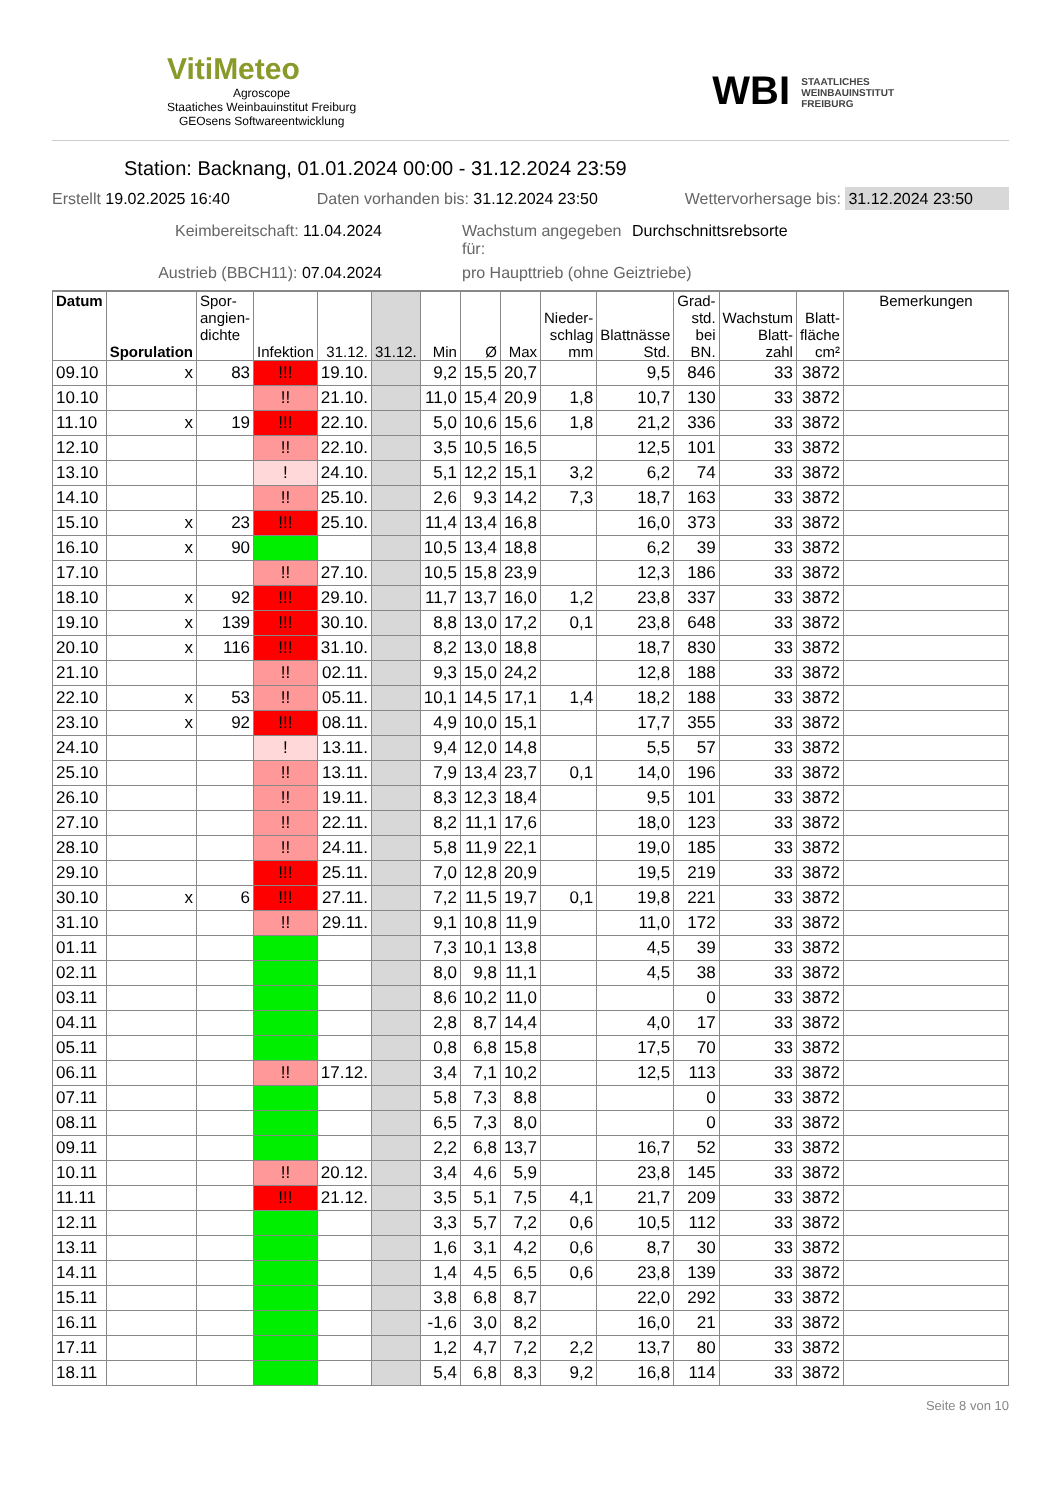VitiMeteo
Agroscope
Staatiches Weinbauinstitut Freiburg
GEOsens Softwareentwicklung
WBI STAATLICHES
WEINBAUINSTITUT
FREIBURG
Station: Backnang, 01.01.2024 00:00 - 31.12.2024 23:59
Erstellt 19.02.2025 16:40 Daten vorhanden bis: 31.12.2024 23:50 Wettervorhersage bis: 31.12.2024 23:50
Keimbereitschaft: 11.04.2024 Wachstum angegeben für: Durchschnittsrebsorte Austrieb (BBCH11): 07.04.2024 pro Haupttrieb (ohne Geiztriebe)
| Datum | Sporulation | Spor- angien- dichte | Infektion | 31.12. | 31.12. | Min | Ø | Max | Nieder- schlag mm | Blattnässe Std. | Grad- std. bei BN. | Wachstum Blatt- zahl | Blatt- fläche cm² | Bemerkungen |
| --- | --- | --- | --- | --- | --- | --- | --- | --- | --- | --- | --- | --- | --- | --- |
| 09.10 | x | 83 | !!! | 19.10. | | 9,2 | 15,5 | 20,7 | | 9,5 | 846 | 33 | 3872 | |
| 10.10 | | | !! | 21.10. | | 11,0 | 15,4 | 20,9 | 1,8 | 10,7 | 130 | 33 | 3872 | |
| 11.10 | x | 19 | !!! | 22.10. | | 5,0 | 10,6 | 15,6 | 1,8 | 21,2 | 336 | 33 | 3872 | |
| 12.10 | | | !! | 22.10. | | 3,5 | 10,5 | 16,5 | | 12,5 | 101 | 33 | 3872 | |
| 13.10 | | | ! | 24.10. | | 5,1 | 12,2 | 15,1 | 3,2 | 6,2 | 74 | 33 | 3872 | |
| 14.10 | | | !! | 25.10. | | 2,6 | 9,3 | 14,2 | 7,3 | 18,7 | 163 | 33 | 3872 | |
| 15.10 | x | 23 | !!! | 25.10. | | 11,4 | 13,4 | 16,8 | | 16,0 | 373 | 33 | 3872 | |
| 16.10 | x | 90 | | | | 10,5 | 13,4 | 18,8 | | 6,2 | 39 | 33 | 3872 | |
| 17.10 | | | !! | 27.10. | | 10,5 | 15,8 | 23,9 | | 12,3 | 186 | 33 | 3872 | |
| 18.10 | x | 92 | !!! | 29.10. | | 11,7 | 13,7 | 16,0 | 1,2 | 23,8 | 337 | 33 | 3872 | |
| 19.10 | x | 139 | !!! | 30.10. | | 8,8 | 13,0 | 17,2 | 0,1 | 23,8 | 648 | 33 | 3872 | |
| 20.10 | x | 116 | !!! | 31.10. | | 8,2 | 13,0 | 18,8 | | 18,7 | 830 | 33 | 3872 | |
| 21.10 | | | !! | 02.11. | | 9,3 | 15,0 | 24,2 | | 12,8 | 188 | 33 | 3872 | |
| 22.10 | x | 53 | !! | 05.11. | | 10,1 | 14,5 | 17,1 | 1,4 | 18,2 | 188 | 33 | 3872 | |
| 23.10 | x | 92 | !!! | 08.11. | | 4,9 | 10,0 | 15,1 | | 17,7 | 355 | 33 | 3872 | |
| 24.10 | | | ! | 13.11. | | 9,4 | 12,0 | 14,8 | | 5,5 | 57 | 33 | 3872 | |
| 25.10 | | | !! | 13.11. | | 7,9 | 13,4 | 23,7 | 0,1 | 14,0 | 196 | 33 | 3872 | |
| 26.10 | | | !! | 19.11. | | 8,3 | 12,3 | 18,4 | | 9,5 | 101 | 33 | 3872 | |
| 27.10 | | | !! | 22.11. | | 8,2 | 11,1 | 17,6 | | 18,0 | 123 | 33 | 3872 | |
| 28.10 | | | !! | 24.11. | | 5,8 | 11,9 | 22,1 | | 19,0 | 185 | 33 | 3872 | |
| 29.10 | | | !!! | 25.11. | | 7,0 | 12,8 | 20,9 | | 19,5 | 219 | 33 | 3872 | |
| 30.10 | x | 6 | !!! | 27.11. | | 7,2 | 11,5 | 19,7 | 0,1 | 19,8 | 221 | 33 | 3872 | |
| 31.10 | | | !! | 29.11. | | 9,1 | 10,8 | 11,9 | | 11,0 | 172 | 33 | 3872 | |
| 01.11 | | | | | | 7,3 | 10,1 | 13,8 | | 4,5 | 39 | 33 | 3872 | |
| 02.11 | | | | | | 8,0 | 9,8 | 11,1 | | 4,5 | 38 | 33 | 3872 | |
| 03.11 | | | | | | 8,6 | 10,2 | 11,0 | | | 0 | 33 | 3872 | |
| 04.11 | | | | | | 2,8 | 8,7 | 14,4 | | 4,0 | 17 | 33 | 3872 | |
| 05.11 | | | | | | 0,8 | 6,8 | 15,8 | | 17,5 | 70 | 33 | 3872 | |
| 06.11 | | | !! | 17.12. | | 3,4 | 7,1 | 10,2 | | 12,5 | 113 | 33 | 3872 | |
| 07.11 | | | | | | 5,8 | 7,3 | 8,8 | | | 0 | 33 | 3872 | |
| 08.11 | | | | | | 6,5 | 7,3 | 8,0 | | | 0 | 33 | 3872 | |
| 09.11 | | | | | | 2,2 | 6,8 | 13,7 | | 16,7 | 52 | 33 | 3872 | |
| 10.11 | | | !! | 20.12. | | 3,4 | 4,6 | 5,9 | | 23,8 | 145 | 33 | 3872 | |
| 11.11 | | | !!! | 21.12. | | 3,5 | 5,1 | 7,5 | 4,1 | 21,7 | 209 | 33 | 3872 | |
| 12.11 | | | | | | 3,3 | 5,7 | 7,2 | 0,6 | 10,5 | 112 | 33 | 3872 | |
| 13.11 | | | | | | 1,6 | 3,1 | 4,2 | 0,6 | 8,7 | 30 | 33 | 3872 | |
| 14.11 | | | | | | 1,4 | 4,5 | 6,5 | 0,6 | 23,8 | 139 | 33 | 3872 | |
| 15.11 | | | | | | 3,8 | 6,8 | 8,7 | | 22,0 | 292 | 33 | 3872 | |
| 16.11 | | | | | | -1,6 | 3,0 | 8,2 | | 16,0 | 21 | 33 | 3872 | |
| 17.11 | | | | | | 1,2 | 4,7 | 7,2 | 2,2 | 13,7 | 80 | 33 | 3872 | |
| 18.11 | | | | | | 5,4 | 6,8 | 8,3 | 9,2 | 16,8 | 114 | 33 | 3872 | |
Seite 8 von 10